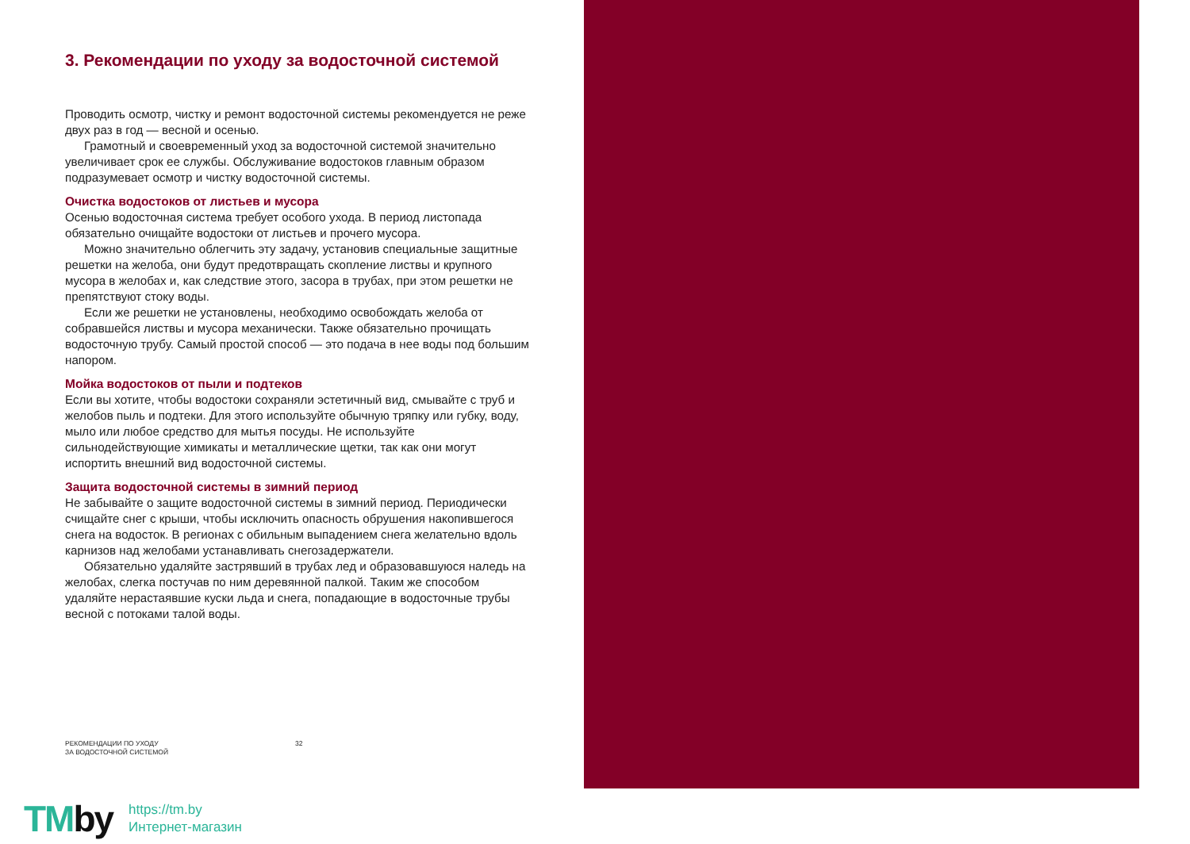3. Рекомендации по уходу за водосточной системой
Проводить осмотр, чистку и ремонт водосточной системы рекомендуется не реже двух раз в год — весной и осенью.
Грамотный и своевременный уход за водосточной системой значительно увеличивает срок ее службы. Обслуживание водостоков главным образом подразумевает осмотр и чистку водосточной системы.
Очистка водостоков от листьев и мусора
Осенью водосточная система требует особого ухода. В период листопада обязательно очищайте водостоки от листьев и прочего мусора.
Можно значительно облегчить эту задачу, установив специальные защитные решетки на желоба, они будут предотвращать скопление листвы и крупного мусора в желобах и, как следствие этого, засора в трубах, при этом решетки не препятствуют стоку воды.
Если же решетки не установлены, необходимо освобождать желоба от собравшейся листвы и мусора механически. Также обязательно прочищать водосточную трубу. Самый простой способ — это подача в нее воды под большим напором.
Мойка водостоков от пыли и подтеков
Если вы хотите, чтобы водостоки сохраняли эстетичный вид, смывайте с труб и желобов пыль и подтеки. Для этого используйте обычную тряпку или губку, воду, мыло или любое средство для мытья посуды. Не используйте сильнодействующие химикаты и металлические щетки, так как они могут испортить внешний вид водосточной системы.
Защита водосточной системы в зимний период
Не забывайте о защите водосточной системы в зимний период. Периодически счищайте снег с крыши, чтобы исключить опасность обрушения накопившегося снега на водосток. В регионах с обильным выпадением снега желательно вдоль карнизов над желобами устанавливать снегозадержатели.
Обязательно удаляйте застрявший в трубах лед и образовавшуюся наледь на желобах, слегка постучав по ним деревянной палкой. Таким же способом удаляйте нерастаявшие куски льда и снега, попадающие в водосточные трубы весной с потоками талой воды.
РЕКОМЕНДАЦИИ ПО УХОДУ
ЗА ВОДОСТОЧНОЙ СИСТЕМОЙ
32
TMby
https://tm.by
Интернет-магазин